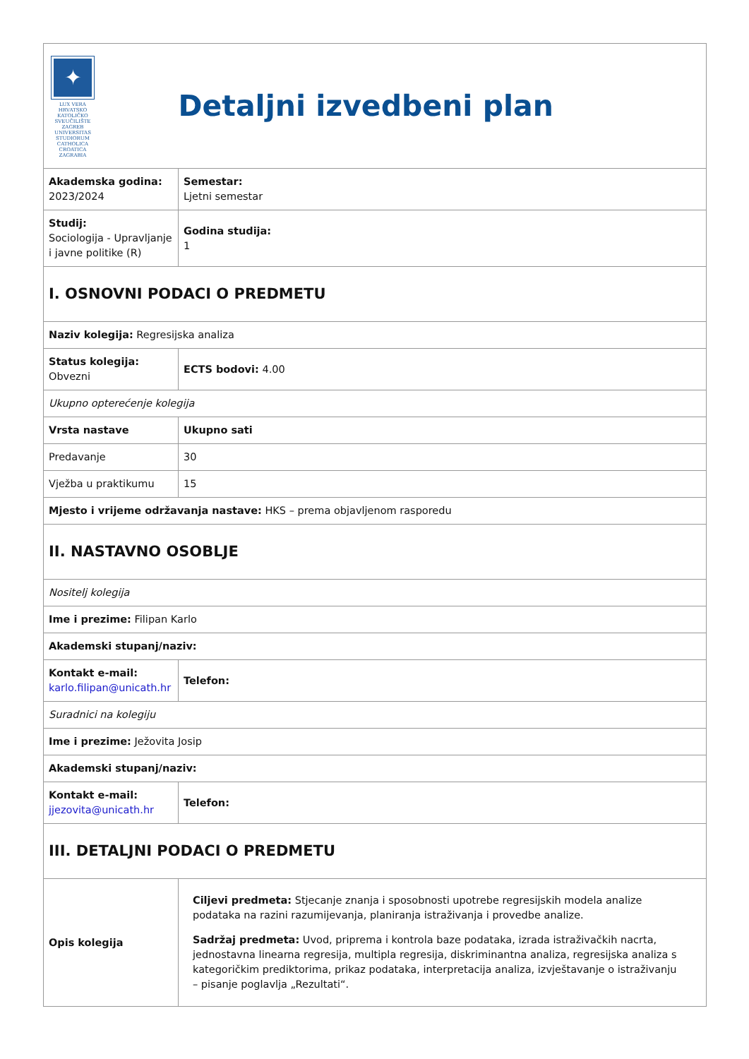| ✦ LUX VERA HRVATSKO KATOLIČKO SVEUČILIŠTE ZAGREB UNIVERSITAS STUDIORUM CATHOLICA CROATICA ZAGRABIA | Detaljni izvedbeni plan |
| Akademska godina: 2023/2024 | Semestar: Ljetni semestar |
| Studij: Sociologija - Upravljanje i javne politike (R) | Godina studija: 1 |
| I. OSNOVNI PODACI O PREDMETU | |
| Naziv kolegija: Regresijska analiza | |
| Status kolegija: Obvezni | ECTS bodovi: 4.00 |
| Ukupno opterećenje kolegija | |
| Vrsta nastave | Ukupno sati |
| Predavanje | 30 |
| Vježba u praktikumu | 15 |
| Mjesto i vrijeme održavanja nastave: HKS – prema objavljenom rasporedu | |
| II. NASTAVNO OSOBLJE | |
| Nositelj kolegija | |
| Ime i prezime: Filipan Karlo | |
| Akademski stupanj/naziv: | |
| Kontakt e-mail: karlo.filipan@unicath.hr | Telefon: |
| Suradnici na kolegiju | |
| Ime i prezime: Ježovita Josip | |
| Akademski stupanj/naziv: | |
| Kontakt e-mail: jjezovita@unicath.hr | Telefon: |
| III. DETALJNI PODACI O PREDMETU | |
| Opis kolegija | Ciljevi predmeta: Stjecanje znanja i sposobnosti upotrebe regresijskih modela analize podataka na razini razumijevanja, planiranja istraživanja i provedbe analize. Sadržaj predmeta: Uvod, priprema i kontrola baze podataka, izrada istraživačkih nacrta, jednostavna linearna regresija, multipla regresija, diskriminantna analiza, regresijska analiza s kategoričkim prediktorima, prikaz podataka, interpretacija analiza, izvještavanje o istraživanju – pisanje poglavlja „Rezultati“. |